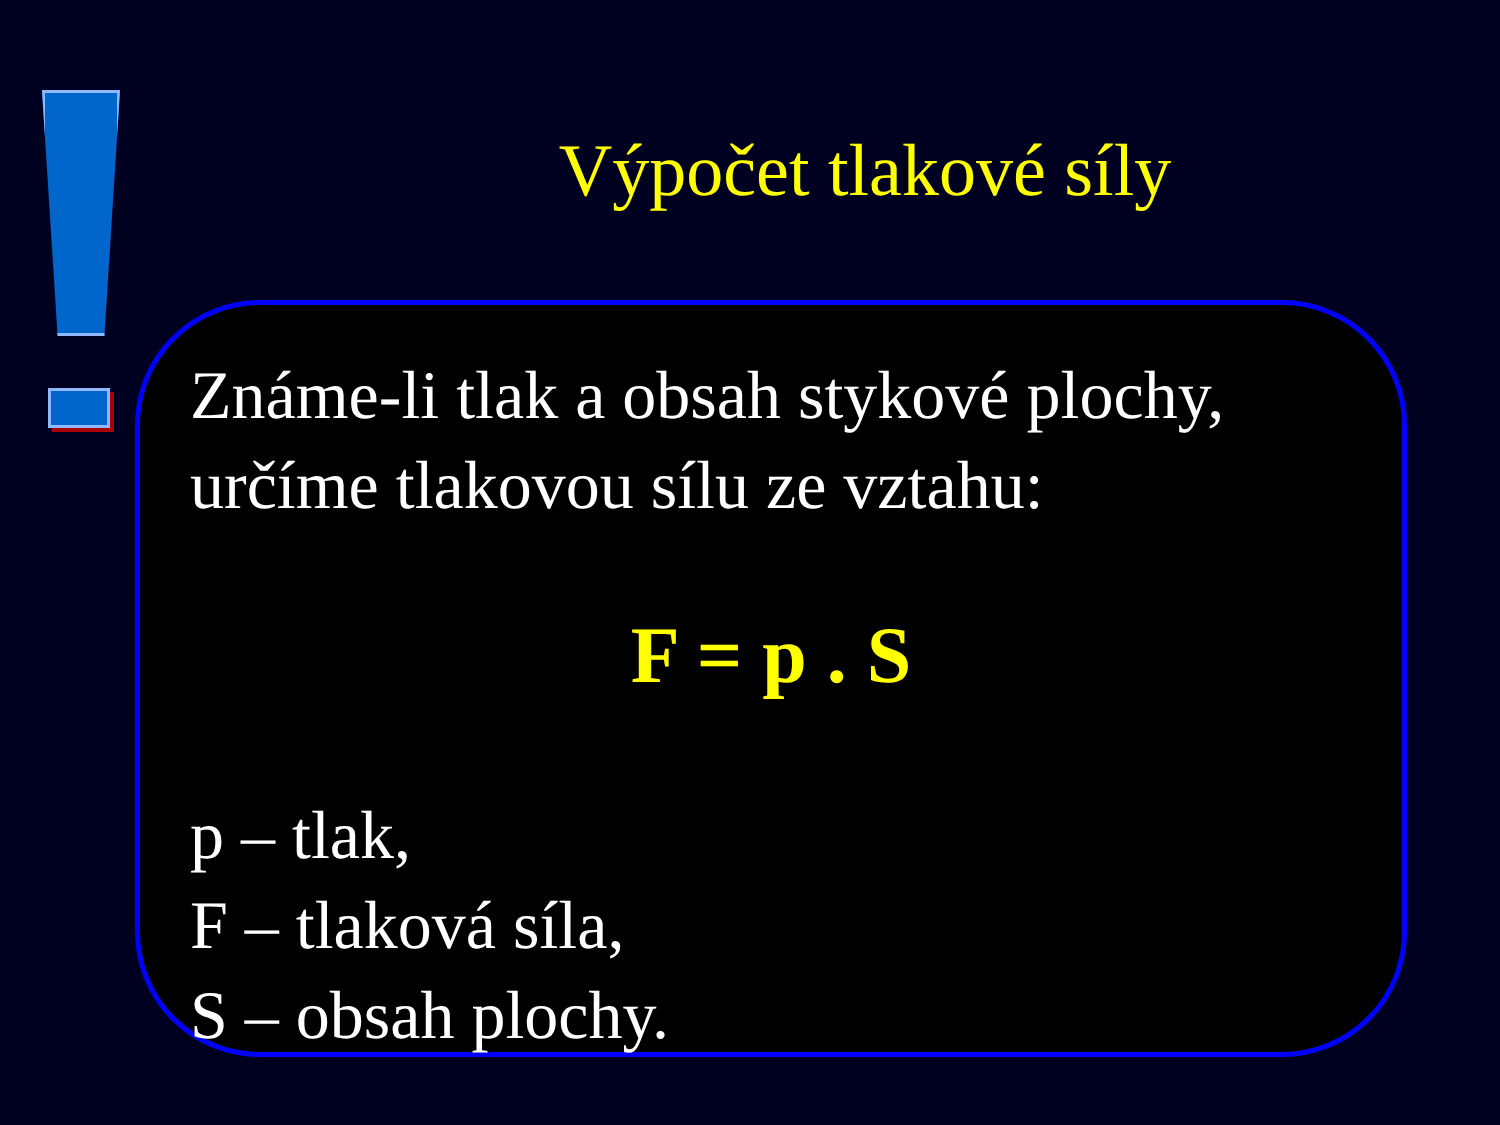Výpočet tlakové síly
Známe-li tlak a obsah stykové plochy, určíme tlakovou sílu ze vztahu:
F = p . S
p – tlak,
F – tlaková síla,
S – obsah plochy.